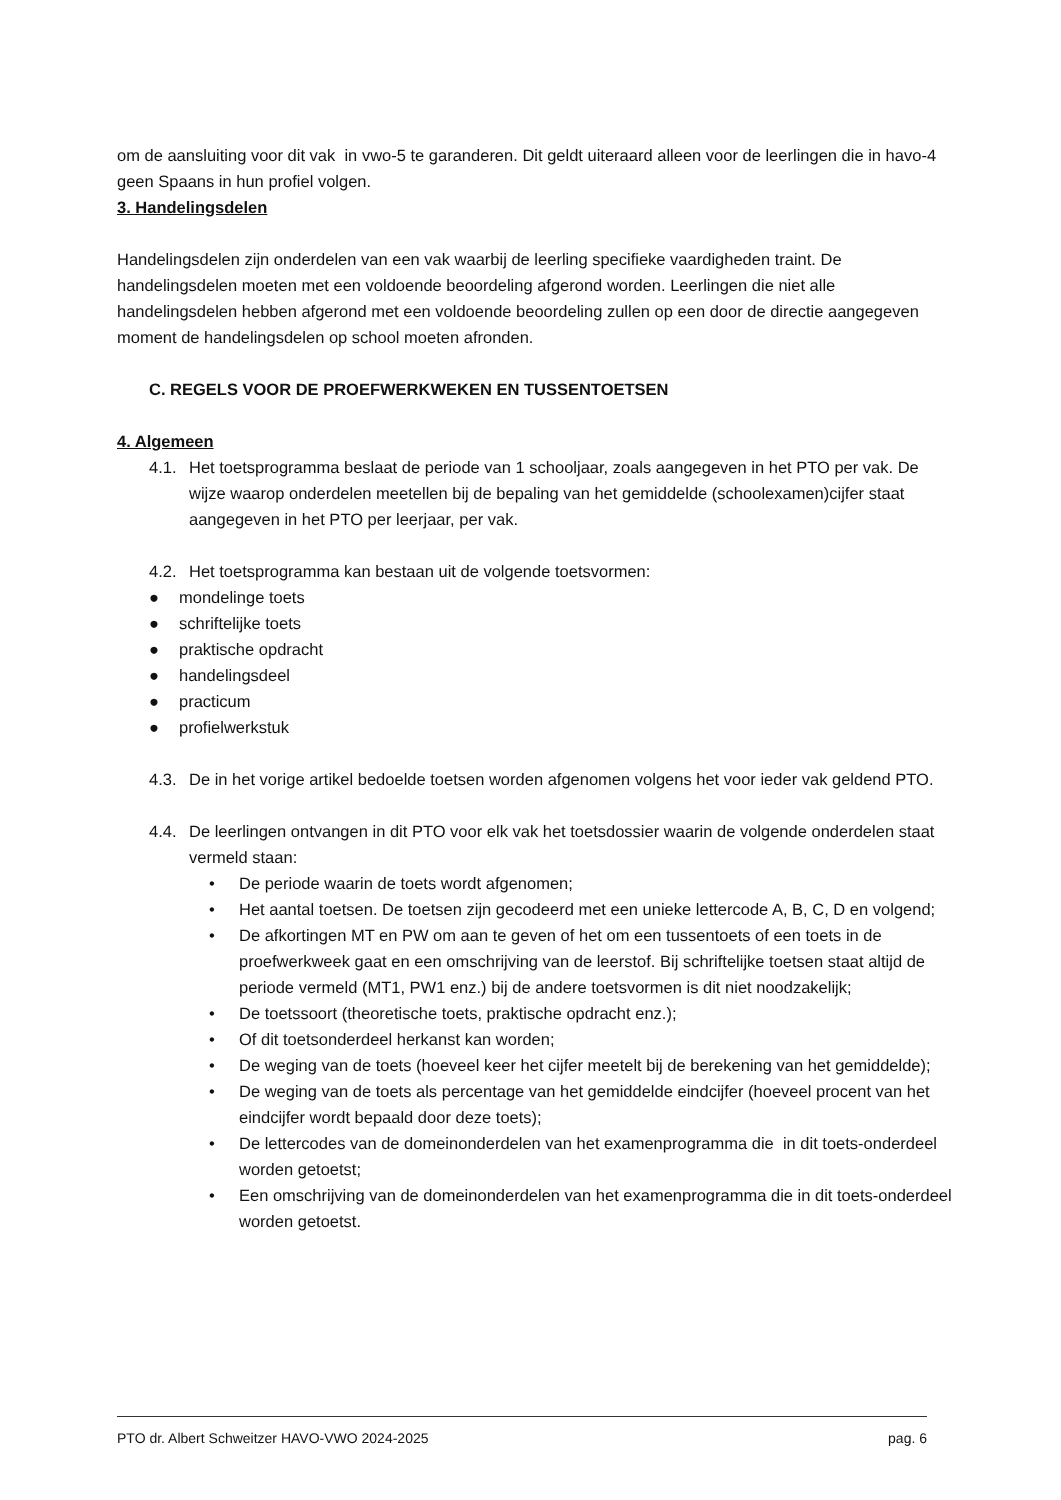om de aansluiting voor dit vak in vwo-5 te garanderen. Dit geldt uiteraard alleen voor de leerlingen die in havo-4 geen Spaans in hun profiel volgen.
3. Handelingsdelen
Handelingsdelen zijn onderdelen van een vak waarbij de leerling specifieke vaardigheden traint. De handelingsdelen moeten met een voldoende beoordeling afgerond worden. Leerlingen die niet alle handelingsdelen hebben afgerond met een voldoende beoordeling zullen op een door de directie aangegeven moment de handelingsdelen op school moeten afronden.
C. REGELS VOOR DE PROEFWERKWEKEN EN TUSSENTOETSEN
4. Algemeen
4.1. Het toetsprogramma beslaat de periode van 1 schooljaar, zoals aangegeven in het PTO per vak. De wijze waarop onderdelen meetellen bij de bepaling van het gemiddelde (schoolexamen)cijfer staat aangegeven in het PTO per leerjaar, per vak.
4.2. Het toetsprogramma kan bestaan uit de volgende toetsvormen:
● mondelinge toets
● schriftelijke toets
● praktische opdracht
● handelingsdeel
● practicum
● profielwerkstuk
4.3. De in het vorige artikel bedoelde toetsen worden afgenomen volgens het voor ieder vak geldend PTO.
4.4. De leerlingen ontvangen in dit PTO voor elk vak het toetsdossier waarin de volgende onderdelen staat vermeld staan:
• De periode waarin de toets wordt afgenomen;
• Het aantal toetsen. De toetsen zijn gecodeerd met een unieke lettercode A, B, C, D en volgend;
• De afkortingen MT en PW om aan te geven of het om een tussentoets of een toets in de proefwerkweek gaat en een omschrijving van de leerstof. Bij schriftelijke toetsen staat altijd de periode vermeld (MT1, PW1 enz.) bij de andere toetsvormen is dit niet noodzakelijk;
• De toetssoort (theoretische toets, praktische opdracht enz.);
• Of dit toetsonderdeel herkanst kan worden;
• De weging van de toets (hoeveel keer het cijfer meetelt bij de berekening van het gemiddelde);
• De weging van de toets als percentage van het gemiddelde eindcijfer (hoeveel procent van het eindcijfer wordt bepaald door deze toets);
• De lettercodes van de domeinonderdelen van het examenprogramma die in dit toets-onderdeel worden getoetst;
• Een omschrijving van de domeinonderdelen van het examenprogramma die in dit toets-onderdeel worden getoetst.
PTO dr. Albert Schweitzer HAVO-VWO 2024-2025 pag. 6